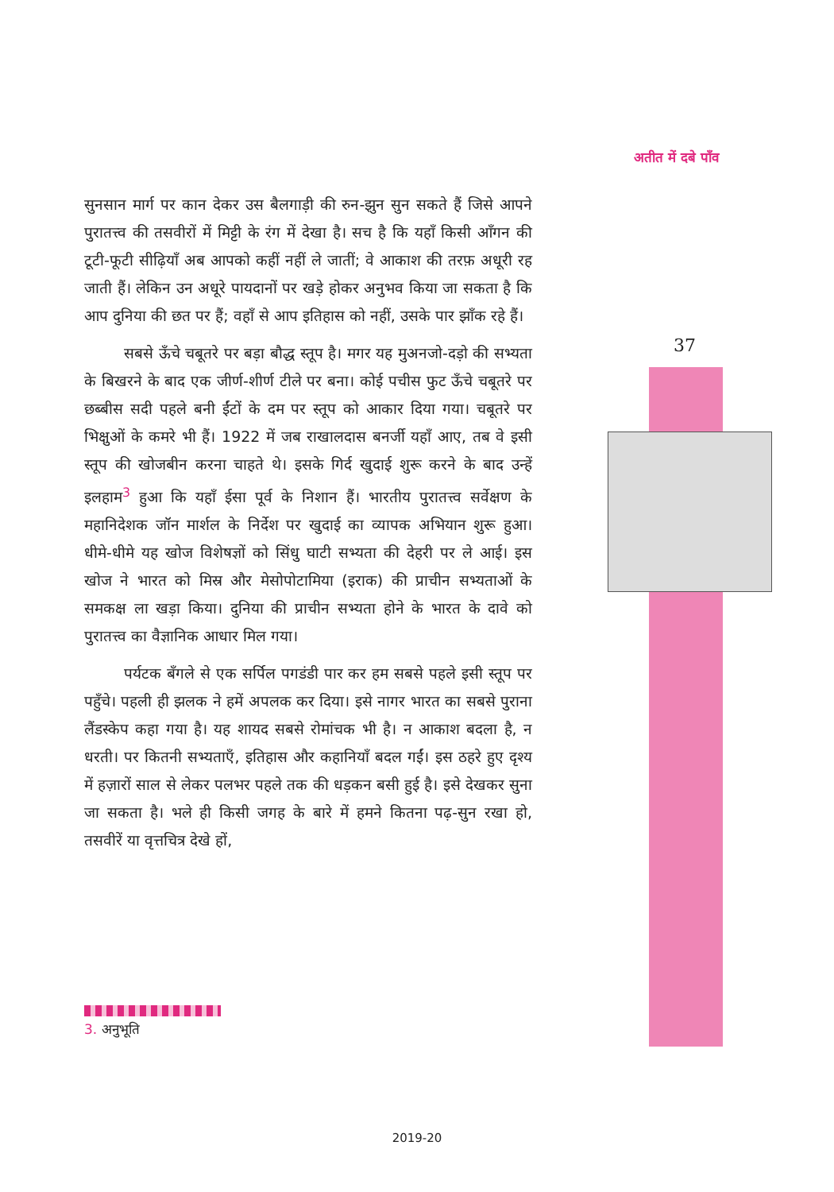अतीत में दबे पाँव
सुनसान मार्ग पर कान देकर उस बैलगाड़ी की रुन-झुन सुन सकते हैं जिसे आपने पुरातत्त्व की तसवीरों में मिट्टी के रंग में देखा है। सच है कि यहाँ किसी आँगन की टूटी-फूटी सीढ़ियाँ अब आपको कहीं नहीं ले जातीं; वे आकाश की तरफ़ अधूरी रह जाती हैं। लेकिन उन अधूरे पायदानों पर खड़े होकर अनुभव किया जा सकता है कि आप दुनिया की छत पर हैं; वहाँ से आप इतिहास को नहीं, उसके पार झाँक रहे हैं।
सबसे ऊँचे चबूतरे पर बड़ा बौद्ध स्तूप है। मगर यह मुअनजो-दड़ो की सभ्यता के बिखरने के बाद एक जीर्ण-शीर्ण टीले पर बना। कोई पचीस फुट ऊँचे चबूतरे पर छब्बीस सदी पहले बनी ईंटों के दम पर स्तूप को आकार दिया गया। चबूतरे पर भिक्षुओं के कमरे भी हैं। 1922 में जब राखालदास बनर्जी यहाँ आए, तब वे इसी स्तूप की खोजबीन करना चाहते थे। इसके गिर्द खुदाई शुरू करने के बाद उन्हें इलहाम<sup>3</sup> हुआ कि यहाँ ईसा पूर्व के निशान हैं। भारतीय पुरातत्त्व सर्वेक्षण के महानिदेशक जॉन मार्शल के निर्देश पर खुदाई का व्यापक अभियान शुरू हुआ। धीमे-धीमे यह खोज विशेषज्ञों को सिंधु घाटी सभ्यता की देहरी पर ले आई। इस खोज ने भारत को मिस्र और मेसोपोटामिया (इराक) की प्राचीन सभ्यताओं के समकक्ष ला खड़ा किया। दुनिया की प्राचीन सभ्यता होने के भारत के दावे को पुरातत्त्व का वैज्ञानिक आधार मिल गया।
पर्यटक बँगले से एक सर्पिल पगडंडी पार कर हम सबसे पहले इसी स्तूप पर पहुँचे। पहली ही झलक ने हमें अपलक कर दिया। इसे नागर भारत का सबसे पुराना लैंडस्केप कहा गया है। यह शायद सबसे रोमांचक भी है। न आकाश बदला है, न धरती। पर कितनी सभ्यताएँ, इतिहास और कहानियाँ बदल गईं। इस ठहरे हुए दृश्य में हज़ारों साल से लेकर पलभर पहले तक की धड़कन बसी हुई है। इसे देखकर सुना जा सकता है। भले ही किसी जगह के बारे में हमने कितना पढ़-सुन रखा हो, तसवीरें या वृत्तचित्र देखे हों,
37
3. अनुभूति
2019-20